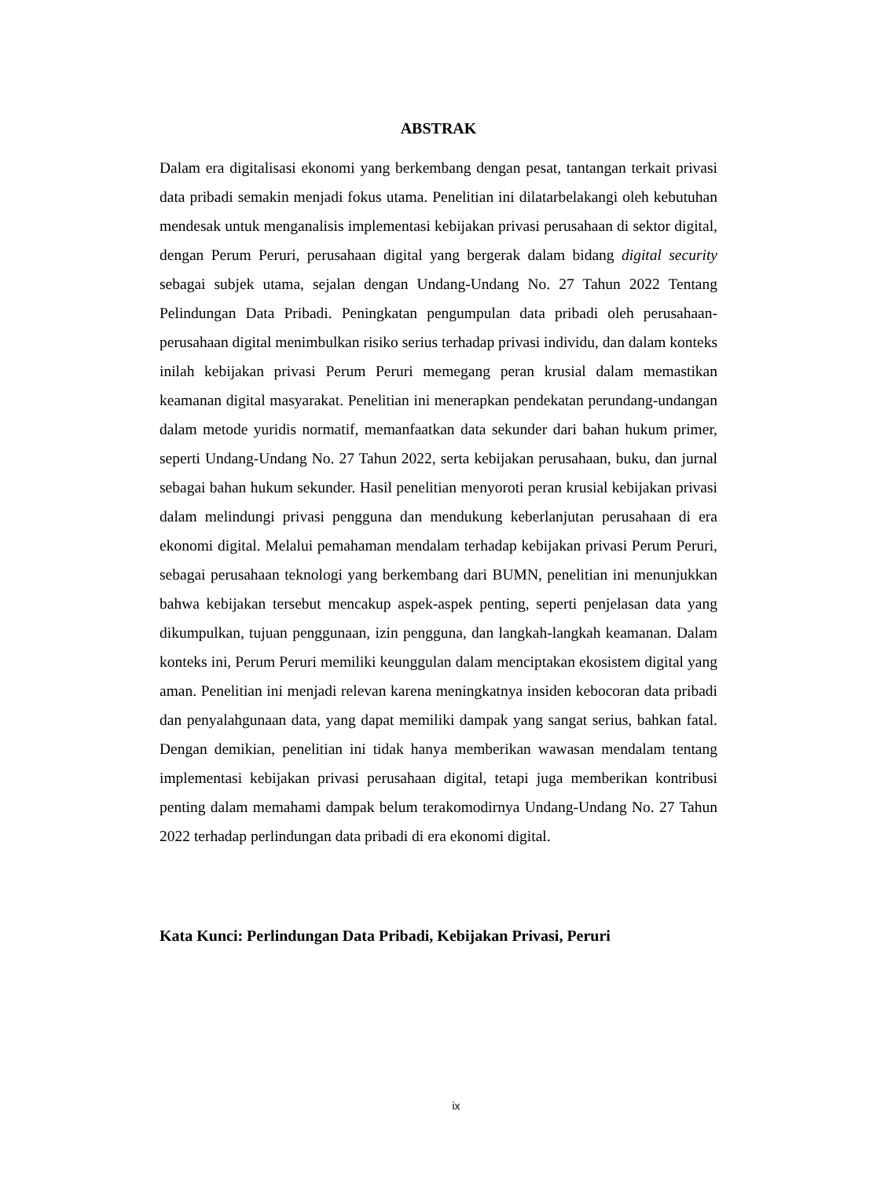ABSTRAK
Dalam era digitalisasi ekonomi yang berkembang dengan pesat, tantangan terkait privasi data pribadi semakin menjadi fokus utama. Penelitian ini dilatarbelakangi oleh kebutuhan mendesak untuk menganalisis implementasi kebijakan privasi perusahaan di sektor digital, dengan Perum Peruri, perusahaan digital yang bergerak dalam bidang digital security sebagai subjek utama, sejalan dengan Undang-Undang No. 27 Tahun 2022 Tentang Pelindungan Data Pribadi. Peningkatan pengumpulan data pribadi oleh perusahaan-perusahaan digital menimbulkan risiko serius terhadap privasi individu, dan dalam konteks inilah kebijakan privasi Perum Peruri memegang peran krusial dalam memastikan keamanan digital masyarakat. Penelitian ini menerapkan pendekatan perundang-undangan dalam metode yuridis normatif, memanfaatkan data sekunder dari bahan hukum primer, seperti Undang-Undang No. 27 Tahun 2022, serta kebijakan perusahaan, buku, dan jurnal sebagai bahan hukum sekunder. Hasil penelitian menyoroti peran krusial kebijakan privasi dalam melindungi privasi pengguna dan mendukung keberlanjutan perusahaan di era ekonomi digital. Melalui pemahaman mendalam terhadap kebijakan privasi Perum Peruri, sebagai perusahaan teknologi yang berkembang dari BUMN, penelitian ini menunjukkan bahwa kebijakan tersebut mencakup aspek-aspek penting, seperti penjelasan data yang dikumpulkan, tujuan penggunaan, izin pengguna, dan langkah-langkah keamanan. Dalam konteks ini, Perum Peruri memiliki keunggulan dalam menciptakan ekosistem digital yang aman. Penelitian ini menjadi relevan karena meningkatnya insiden kebocoran data pribadi dan penyalahgunaan data, yang dapat memiliki dampak yang sangat serius, bahkan fatal. Dengan demikian, penelitian ini tidak hanya memberikan wawasan mendalam tentang implementasi kebijakan privasi perusahaan digital, tetapi juga memberikan kontribusi penting dalam memahami dampak belum terakomodirnya Undang-Undang No. 27 Tahun 2022 terhadap perlindungan data pribadi di era ekonomi digital.
Kata Kunci: Perlindungan Data Pribadi, Kebijakan Privasi, Peruri
ix